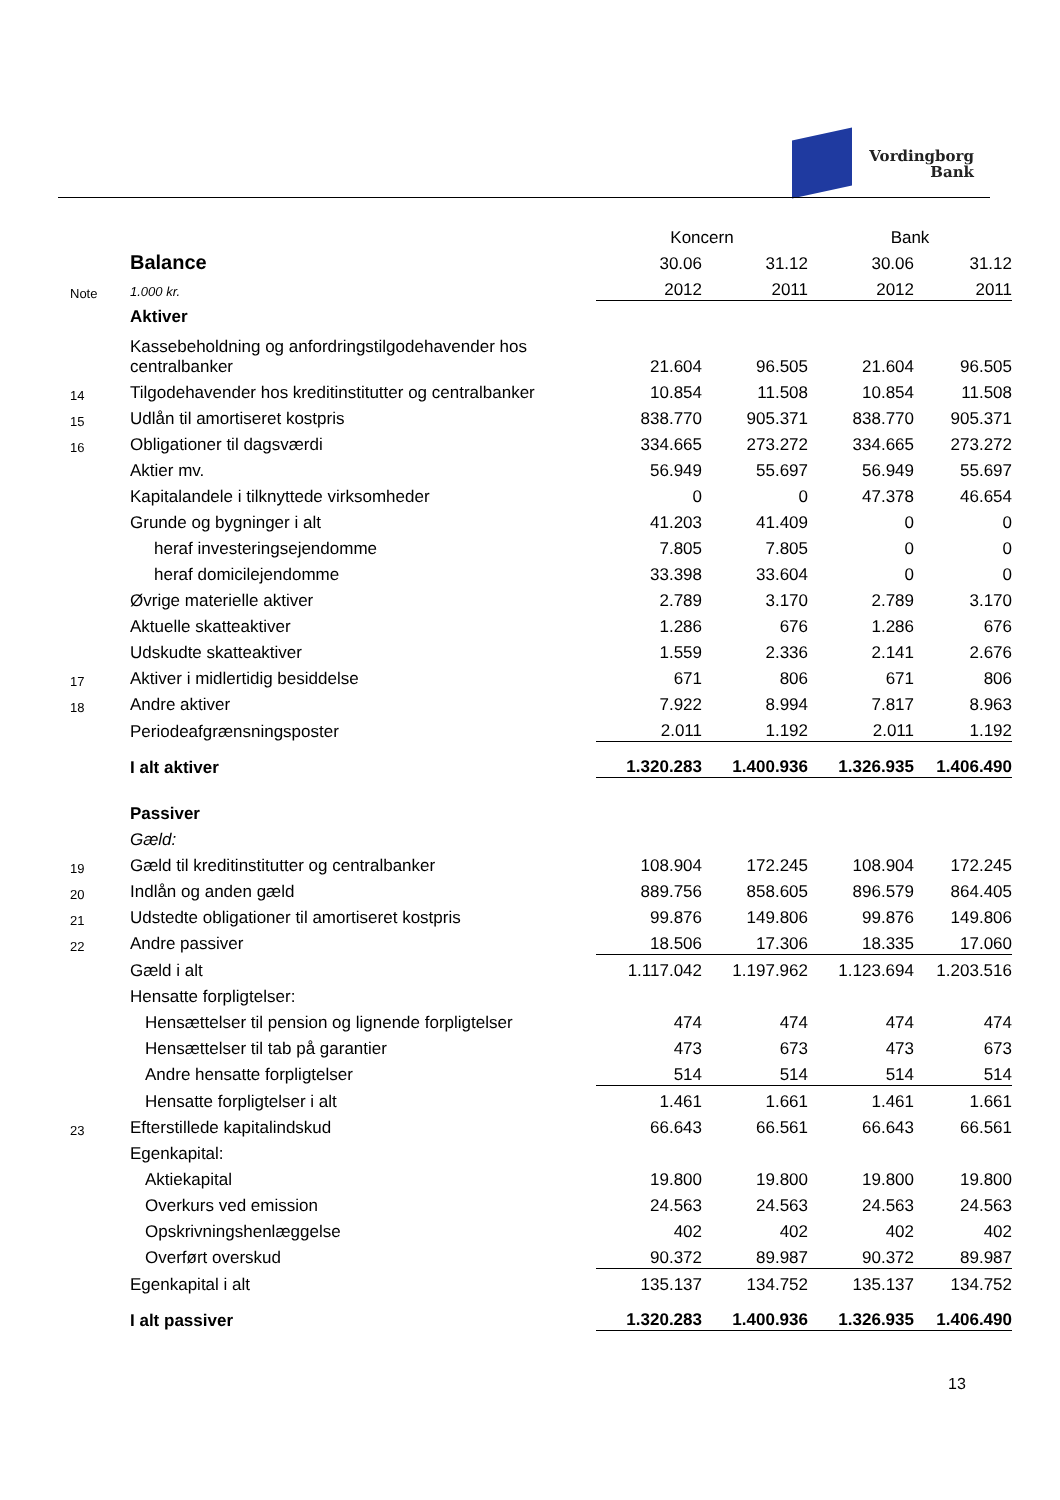Vordingborg
Bank
| | | Koncern | | Bank | |
| | Balance | 30.06 | 31.12 | 30.06 | 31.12 |
| Note | 1.000 kr. | 2012 | 2011 | 2012 | 2011 |
| | Aktiver | | | | |
| | Kassebeholdning og anfordringstilgodehavender hos centralbanker | 21.604 | 96.505 | 21.604 | 96.505 |
| 14 | Tilgodehavender hos kreditinstitutter og centralbanker | 10.854 | 11.508 | 10.854 | 11.508 |
| 15 | Udlån til amortiseret kostpris | 838.770 | 905.371 | 838.770 | 905.371 |
| 16 | Obligationer til dagsværdi | 334.665 | 273.272 | 334.665 | 273.272 |
| | Aktier mv. | 56.949 | 55.697 | 56.949 | 55.697 |
| | Kapitalandele i tilknyttede virksomheder | 0 | 0 | 47.378 | 46.654 |
| | Grunde og bygninger i alt | 41.203 | 41.409 | 0 | 0 |
| | heraf investeringsejendomme | 7.805 | 7.805 | 0 | 0 |
| | heraf domicilejendomme | 33.398 | 33.604 | 0 | 0 |
| | Øvrige materielle aktiver | 2.789 | 3.170 | 2.789 | 3.170 |
| | Aktuelle skatteaktiver | 1.286 | 676 | 1.286 | 676 |
| | Udskudte skatteaktiver | 1.559 | 2.336 | 2.141 | 2.676 |
| 17 | Aktiver i midlertidig besiddelse | 671 | 806 | 671 | 806 |
| 18 | Andre aktiver | 7.922 | 8.994 | 7.817 | 8.963 |
| | Periodeafgrænsningsposter | 2.011 | 1.192 | 2.011 | 1.192 |
| | I alt aktiver | 1.320.283 | 1.400.936 | 1.326.935 | 1.406.490 |
| | Passiver | | | | |
| | Gæld: | | | | |
| 19 | Gæld til kreditinstitutter og centralbanker | 108.904 | 172.245 | 108.904 | 172.245 |
| 20 | Indlån og anden gæld | 889.756 | 858.605 | 896.579 | 864.405 |
| 21 | Udstedte obligationer til amortiseret kostpris | 99.876 | 149.806 | 99.876 | 149.806 |
| 22 | Andre passiver | 18.506 | 17.306 | 18.335 | 17.060 |
| | Gæld i alt | 1.117.042 | 1.197.962 | 1.123.694 | 1.203.516 |
| | Hensatte forpligtelser: | | | | |
| | Hensættelser til pension og lignende forpligtelser | 474 | 474 | 474 | 474 |
| | Hensættelser til tab på garantier | 473 | 673 | 473 | 673 |
| | Andre hensatte forpligtelser | 514 | 514 | 514 | 514 |
| | Hensatte forpligtelser i alt | 1.461 | 1.661 | 1.461 | 1.661 |
| 23 | Efterstillede kapitalindskud | 66.643 | 66.561 | 66.643 | 66.561 |
| | Egenkapital: | | | | |
| | Aktiekapital | 19.800 | 19.800 | 19.800 | 19.800 |
| | Overkurs ved emission | 24.563 | 24.563 | 24.563 | 24.563 |
| | Opskrivningshenlæggelse | 402 | 402 | 402 | 402 |
| | Overført overskud | 90.372 | 89.987 | 90.372 | 89.987 |
| | Egenkapital i alt | 135.137 | 134.752 | 135.137 | 134.752 |
| | I alt passiver | 1.320.283 | 1.400.936 | 1.326.935 | 1.406.490 |
13